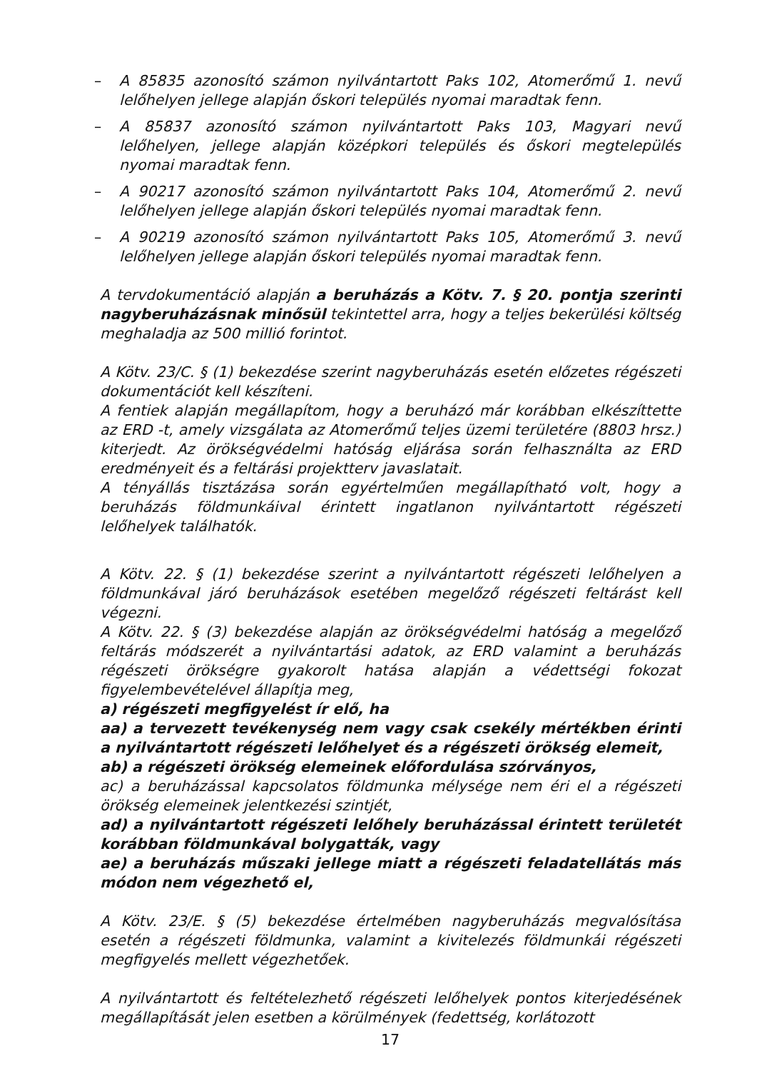– A 85835 azonosító számon nyilvántartott Paks 102, Atomerőmű 1. nevű lelőhelyen jellege alapján őskori település nyomai maradtak fenn.
– A 85837 azonosító számon nyilvántartott Paks 103, Magyari nevű lelőhelyen, jellege alapján középkori település és őskori megtelepülés nyomai maradtak fenn.
– A 90217 azonosító számon nyilvántartott Paks 104, Atomerőmű 2. nevű lelőhelyen jellege alapján őskori település nyomai maradtak fenn.
– A 90219 azonosító számon nyilvántartott Paks 105, Atomerőmű 3. nevű lelőhelyen jellege alapján őskori település nyomai maradtak fenn.
A tervdokumentáció alapján a beruházás a Kötv. 7. § 20. pontja szerinti nagyberuházásnak minősül tekintettel arra, hogy a teljes bekerülési költség meghaladja az 500 millió forintot.
A Kötv. 23/C. § (1) bekezdése szerint nagyberuházás esetén előzetes régészeti dokumentációt kell készíteni.
A fentiek alapján megállapítom, hogy a beruházó már korábban elkészíttette az ERD -t, amely vizsgálata az Atomerőmű teljes üzemi területére (8803 hrsz.) kiterjedt. Az örökségvédelmi hatóság eljárása során felhasználta az ERD eredményeit és a feltárási projektterv javaslatait.
A tényállás tisztázása során egyértelműen megállapítható volt, hogy a beruházás földmunkáival érintett ingatlanon nyilvántartott régészeti lelőhelyek találhatók.
A Kötv. 22. § (1) bekezdése szerint a nyilvántartott régészeti lelőhelyen a földmunkával járó beruházások esetében megelőző régészeti feltárást kell végezni.
A Kötv. 22. § (3) bekezdése alapján az örökségvédelmi hatóság a megelőző feltárás módszerét a nyilvántartási adatok, az ERD valamint a beruházás régészeti örökségre gyakorolt hatása alapján a védettségi fokozat figyelembevételével állapítja meg,
a) régészeti megfigyelést ír elő, ha
aa) a tervezett tevékenység nem vagy csak csekély mértékben érinti a nyilvántartott régészeti lelőhelyet és a régészeti örökség elemeit,
ab) a régészeti örökség elemeinek előfordulása szórványos,
ac) a beruházással kapcsolatos földmunka mélysége nem éri el a régészeti örökség elemeinek jelentkezési szintjét,
ad) a nyilvántartott régészeti lelőhely beruházással érintett területét korábban földmunkával bolygatták, vagy
ae) a beruházás műszaki jellege miatt a régészeti feladatellátás más módon nem végezhető el,
A Kötv. 23/E. § (5) bekezdése értelmében nagyberuházás megvalósítása esetén a régészeti földmunka, valamint a kivitelezés földmunkái régészeti megfigyelés mellett végezhetőek.
A nyilvántartott és feltételezhető régészeti lelőhelyek pontos kiterjedésének megállapítását jelen esetben a körülmények (fedettség, korlátozott
17